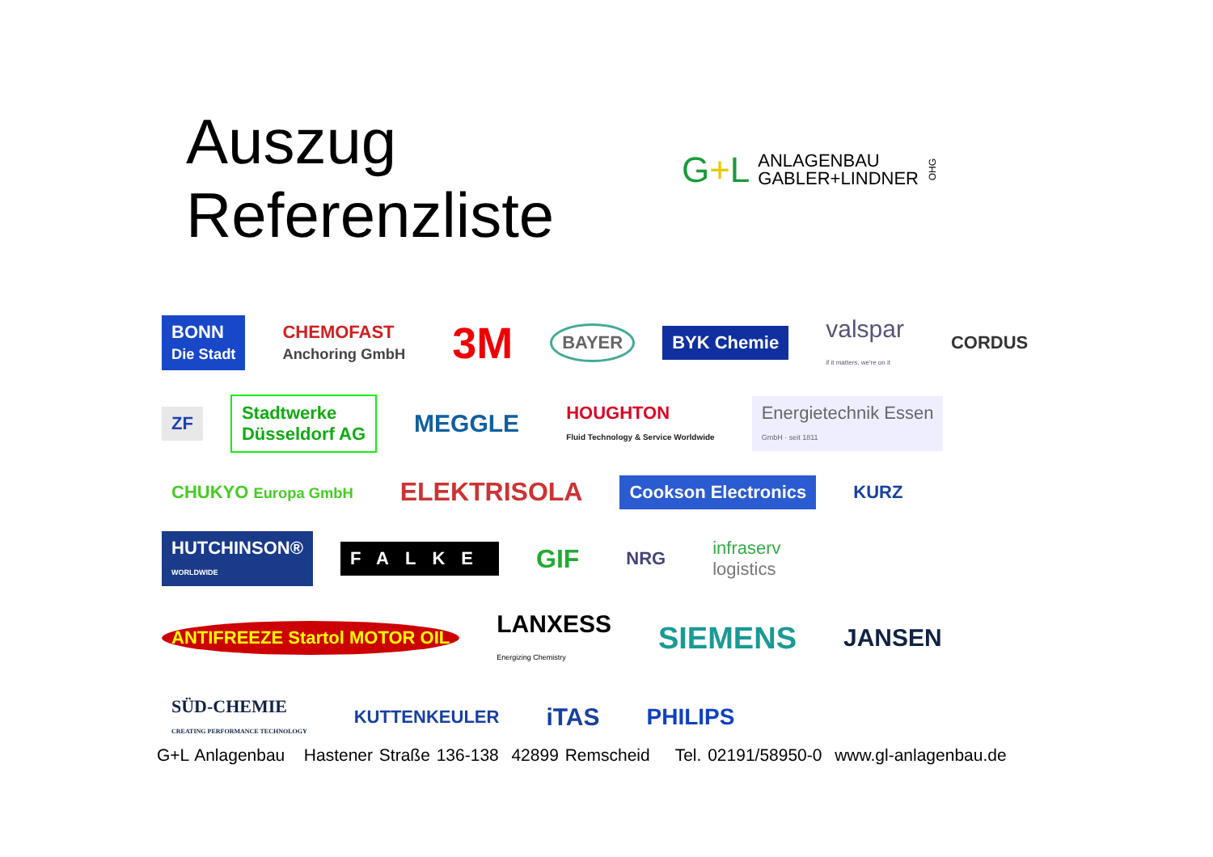Auszug Referenzliste
G+L
ANLAGENBAU
GABLER+LINDNER
OHG
BONN
Die Stadt
CHEMOFAST
Anchoring GmbH
3M
BAYER
BYK Chemie
valspar
if it matters, we're on it
CORDUS
ZF
Stadtwerke
Düsseldorf AG
MEGGLE
HOUGHTON
Fluid Technology & Service Worldwide
Energietechnik Essen
GmbH · seit 1811
CHUKYO Europa GmbH
ELEKTRISOLA
Cookson Electronics
KURZ
HUTCHINSON®
WORLDWIDE
FALKE
GIF
NRG
infraserv
logistics
ANTIFREEZE Startol MOTOR OIL
LANXESS
Energizing Chemistry
SIEMENS
JANSEN
SÜD-CHEMIE
CREATING PERFORMANCE TECHNOLOGY
KUTTENKEULER
iTAS
PHILIPS
G+L Anlagenbau Hastener Straße 136-138 42899 Remscheid Tel. 02191/58950-0 www.gl-anlagenbau.de